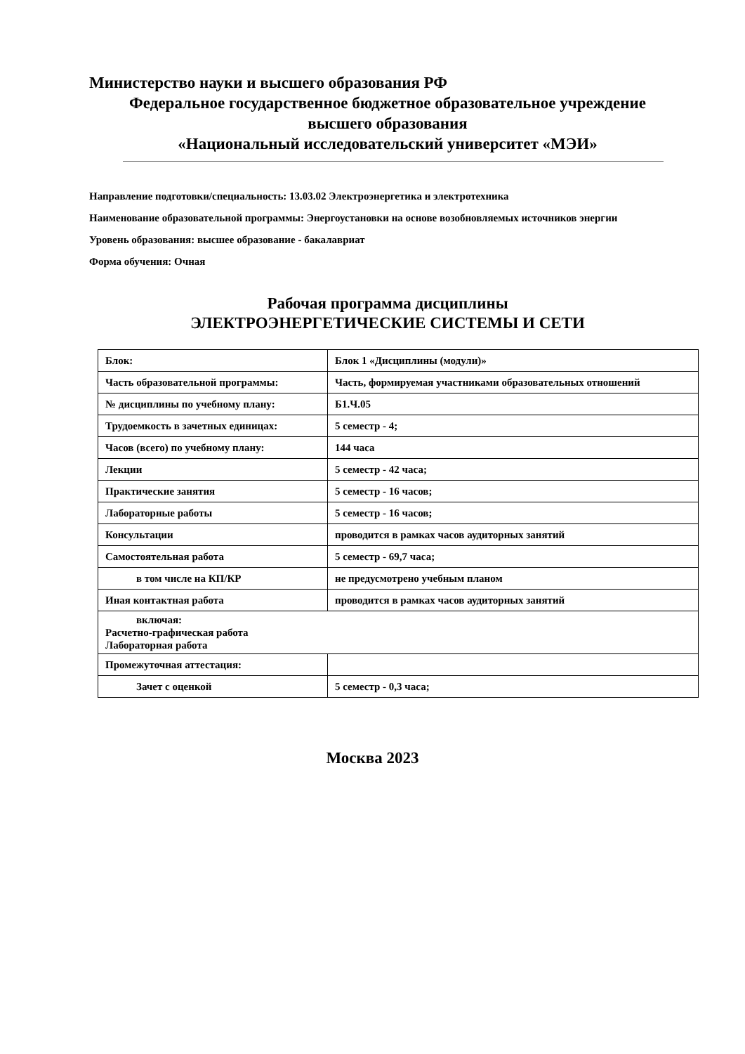Министерство науки и высшего образования РФ
Федеральное государственное бюджетное образовательное учреждение
высшего образования
«Национальный исследовательский университет «МЭИ»
Направление подготовки/специальность: 13.03.02 Электроэнергетика и электротехника
Наименование образовательной программы: Энергоустановки на основе возобновляемых источников энергии
Уровень образования: высшее образование - бакалавриат
Форма обучения: Очная
Рабочая программа дисциплины
ЭЛЕКТРОЭНЕРГЕТИЧЕСКИЕ СИСТЕМЫ И СЕТИ
| Блок: | Блок 1 «Дисциплины (модули)» |
| Часть образовательной программы: | Часть, формируемая участниками образовательных отношений |
| № дисциплины по учебному плану: | Б1.Ч.05 |
| Трудоемкость в зачетных единицах: | 5 семестр - 4; |
| Часов (всего) по учебному плану: | 144 часа |
| Лекции | 5 семестр - 42 часа; |
| Практические занятия | 5 семестр - 16 часов; |
| Лабораторные работы | 5 семестр - 16 часов; |
| Консультации | проводится в рамках часов аудиторных занятий |
| Самостоятельная работа | 5 семестр - 69,7 часа; |
| в том числе на КП/КР | не предусмотрено учебным планом |
| Иная контактная работа | проводится в рамках часов аудиторных занятий |
| включая: Расчетно-графическая работа Лабораторная работа | |
| Промежуточная аттестация: | |
| Зачет с оценкой | 5 семестр - 0,3 часа; |
Москва 2023